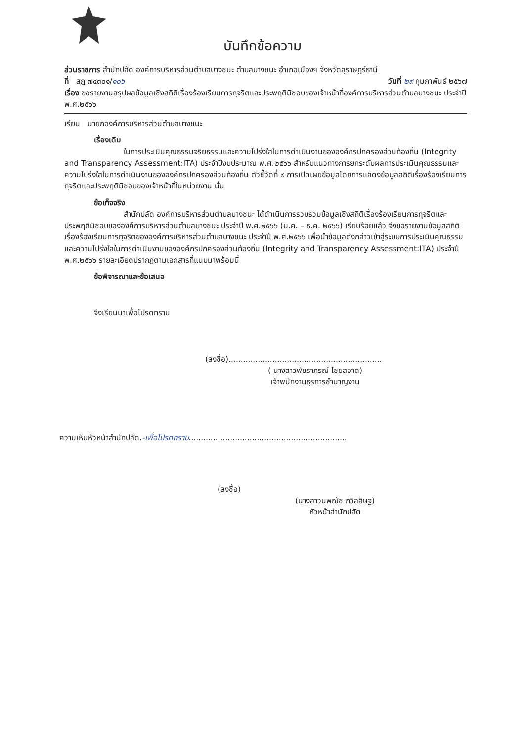บันทึกข้อความ
ส่วนราชการ สำนักปลัด องค์การบริหารส่วนตำบลบางชนะ ตำบลบางชนะ อำเภอเมืองฯ จังหวัดสุราษฎร์ธานี
ที่ สฎ ๗๔๓๐๑/๑๐๖ วันที่ ๒๙ กุมภาพันธ์ ๒๕๖๗
เรื่อง ขอรายงานสรุปผลข้อมูลเชิงสถิติเรื่องร้องเรียนการทุจริตและประพฤติมิชอบของเจ้าหน้าที่องค์การบริหารส่วนตำบลบางชนะ ประจำปี พ.ศ.๒๕๖๖
เรียน นายกองค์การบริหารส่วนตำบลบางชนะ
เรื่องเดิม
ในการประเมินคุณธรรมจริยธรรมและความโปร่งใสในการดำเนินงานขององค์กรปกครองส่วนท้องถิ่น (Integrity and Transparency Assessment:ITA) ประจำปีงบประมาณ พ.ศ.๒๕๖๖ สำหรับแนวทางการยกระดับผลการประเมินคุณธรรมและความโปร่งใสในการดำเนินงานขององค์กรปกครองส่วนท้องถิ่น ตัวชี้วัดที่ ๙ การเปิดเผยข้อมูลโดยการแสดงข้อมูลสถิติเรื่องร้องเรียนการทุจริตและประพฤติมิชอบของเจ้าหน้าที่ในหน่วยงาน นั้น
ข้อเท็จจริง
สำนักปลัด องค์การบริหารส่วนตำบลบางชนะ ได้ดำเนินการรวบรวมข้อมูลเชิงสถิติเรื่องร้องเรียนการทุจริตและประพฤติมิชอบขององค์การบริหารส่วนตำบลบางชนะ ประจำปี พ.ศ.๒๕๖๖ (ม.ค. – ธ.ค. ๒๕๖๖) เรียบร้อยแล้ว จึงขอรายงานข้อมูลสถิติเรื่องร้องเรียนการทุจริตขององค์การบริหารส่วนตำบลบางชนะ ประจำปี พ.ศ.๒๕๖๖ เพื่อนำข้อมูลดังกล่าวเข้าสู่ระบบการประเมินคุณธรรมและความโปร่งใสในการดำเนินงานขององค์กรปกครองส่วนท้องถิ่น (Integrity and Transparency Assessment:ITA) ประจำปี พ.ศ.๒๕๖๖ รายละเอียดปรากฏตามเอกสารที่แนบมาพร้อมนี้
ข้อพิจารณาและข้อเสนอ
จึงเรียนมาเพื่อโปรดทราบ
(ลงชื่อ)...............................................................
( นางสาวพัชราภรณ์ ไชยสอาด)
เจ้าพนักงานธุรการชำนาญงาน
ความเห็นหัวหน้าสำนักปลัด.-เพื่อโปรดทราบ.................................................................
(ลงชื่อ)
(นางสาวนพณัช ภวิลสิษฐ)
หัวหน้าสำนักปลัด